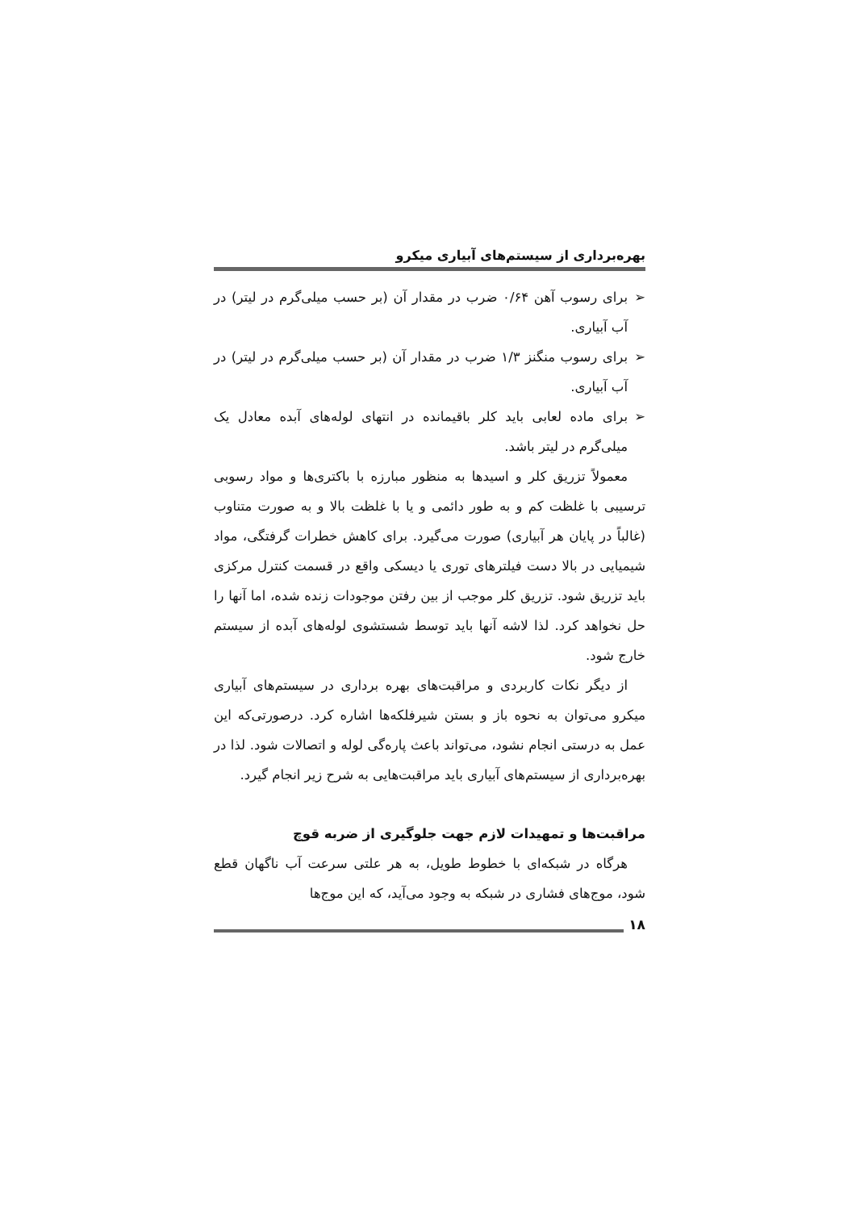بهره‌برداری از سیستم‌های آبیاری میکرو
➢ برای رسوب آهن ۰/۶۴ ضرب در مقدار آن (بر حسب میلی‌گرم در لیتر) در آب آبیاری.
➢ برای رسوب منگنز ۱/۳ ضرب در مقدار آن (بر حسب میلی‌گرم در لیتر) در آب آبیاری.
➢ برای ماده لعابی باید کلر باقیمانده در انتهای لوله‌های آبده معادل یک میلی‌گرم در لیتر باشد.
معمولاً تزریق کلر و اسیدها به منظور مبارزه با باکتری‌ها و مواد رسوبی ترسیبی با غلظت کم و به طور دائمی و یا با غلظت بالا و به صورت متناوب (غالباً در پایان هر آبیاری) صورت می‌گیرد. برای کاهش خطرات گرفتگی، مواد شیمیایی در بالا دست فیلترهای توری یا دیسکی واقع در قسمت کنترل مرکزی باید تزریق شود. تزریق کلر موجب از بین رفتن موجودات زنده شده، اما آنها را حل نخواهد کرد. لذا لاشه آنها باید توسط شستشوی لوله‌های آبده از سیستم خارج شود.
از دیگر نکات کاربردی و مراقبت‌های بهره برداری در سیستم‌های آبیاری میکرو می‌توان به نحوه باز و بستن شیرفلکه‌ها اشاره کرد. درصورتی‌که این عمل به درستی انجام نشود، می‌تواند باعث پاره‌گی لوله و اتصالات شود. لذا در بهره‌برداری از سیستم‌های آبیاری باید مراقبت‌هایی به شرح زیر انجام گیرد.
مراقبت‌ها و تمهیدات لازم جهت جلوگیری از ضربه قوچ
هرگاه در شبکه‌ای با خطوط طویل، به هر علتی سرعت آب ناگهان قطع شود، موج‌های فشاری در شبکه به وجود می‌آید، که این موج‌ها
۱۸